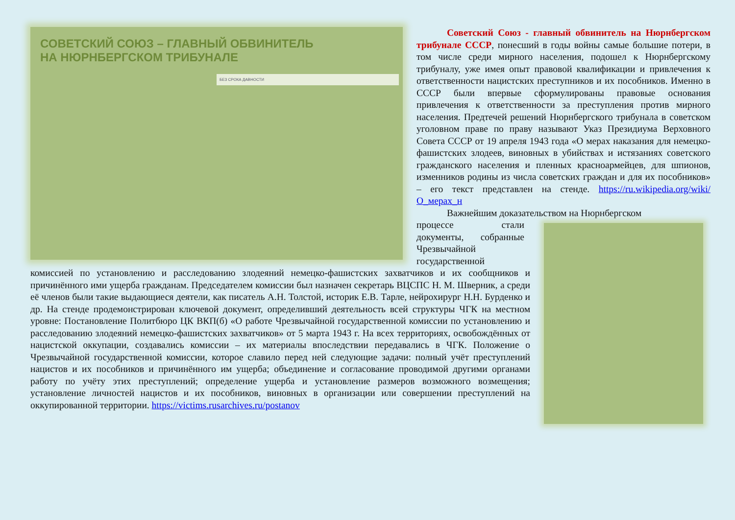СОВЕТСКИЙ СОЮЗ – ГЛАВНЫЙ ОБВИНИТЕЛЬ
НА НЮРНБЕРГСКОМ ТРИБУНАЛЕ
БЕЗ СРОКА ДАВНОСТИ
Советский Союз - главный обвинитель на Нюрнбергском трибунале СССР, понесший в годы войны самые большие потери, в том числе среди мирного населения, подошел к Нюрнбергскому трибуналу, уже имея опыт правовой квалификации и привлечения к ответственности нацистских преступников и их пособников. Именно в СССР были впервые сформулированы правовые основания привлечения к ответственности за преступления против мирного населения. Предтечей решений Нюрнбергского трибунала в советском уголовном праве по праву называют Указ Президиума Верховного Совета СССР от 19 апреля 1943 года «О мерах наказания для немецко-фашистских злодеев, виновных в убийствах и истязаниях советского гражданского населения и пленных красноармейцев, для шпионов, изменников родины из числа советских граждан и для их пособников» – его текст представлен на стенде. https://ru.wikipedia.org/wiki/О_мерах_н
Важнейшим доказательством на Нюрнбергском
процессе стали документы, собранные Чрезвычайной государственной
комиссией по установлению и расследованию злодеяний немецко-фашистских захватчиков и их сообщников и причинённого ими ущерба гражданам. Председателем комиссии был назначен секретарь ВЦСПС Н. М. Шверник, а среди её членов были такие выдающиеся деятели, как писатель А.Н. Толстой, историк Е.В. Тарле, нейрохирург Н.Н. Бурденко и др. На стенде продемонстрирован ключевой документ, определивший деятельность всей структуры ЧГК на местном уровне: Постановление Политбюро ЦК ВКП(б) «О работе Чрезвычайной государственной комиссии по установлению и расследованию злодеяний немецко-фашистских захватчиков» от 5 марта 1943 г. На всех территориях, освобождённых от нацистской оккупации, создавались комиссии – их материалы впоследствии передавались в ЧГК. Положение о Чрезвычайной государственной комиссии, которое славило перед ней следующие задачи: полный учёт преступлений нацистов и их пособников и причинённого им ущерба; объединение и согласование проводимой другими органами работу по учёту этих преступлений; определение ущерба и установление размеров возможного возмещения; установление личностей нацистов и их пособников, виновных в организации или совершении преступлений на оккупированной территории. https://victims.rusarchives.ru/postanov